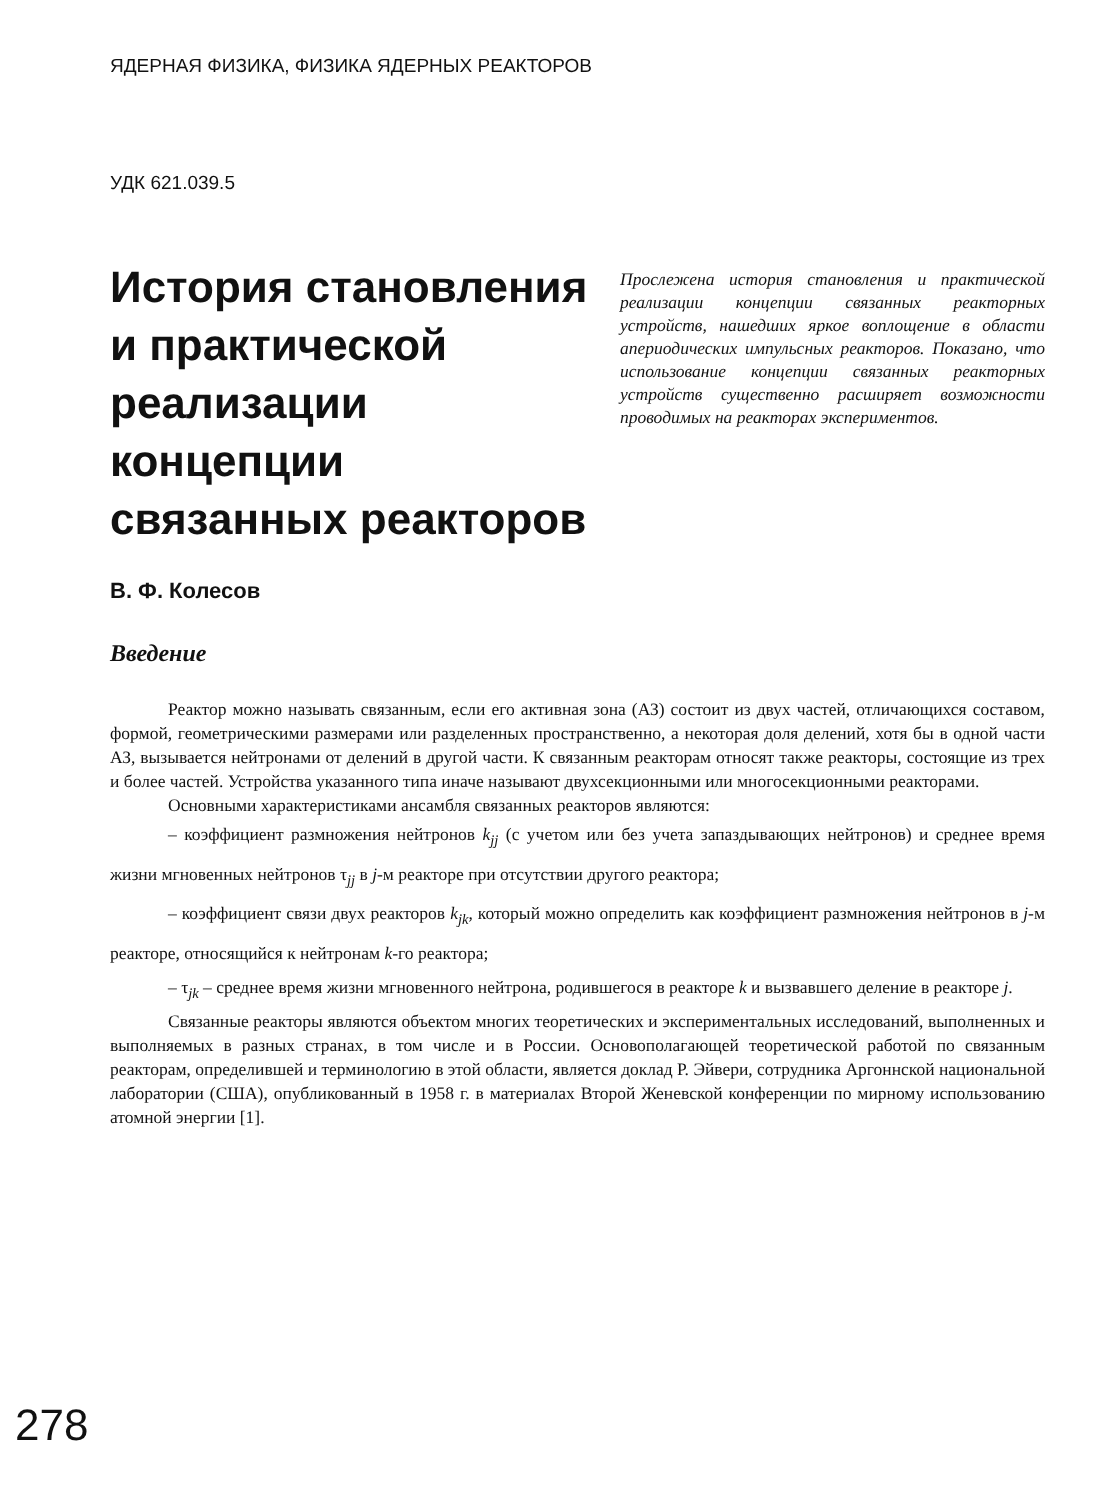ЯДЕРНАЯ ФИЗИКА, ФИЗИКА ЯДЕРНЫХ РЕАКТОРОВ
УДК 621.039.5
История становления и практической реализации концепции связанных реакторов
В. Ф. Колесов
Прослежена история становления и практической реализации концепции связанных реакторных устройств, нашедших яркое воплощение в области апериодических импульсных реакторов. Показано, что использование концепции связанных реакторных устройств существенно расширяет возможности проводимых на реакторах экспериментов.
Введение
Реактор можно называть связанным, если его активная зона (АЗ) состоит из двух частей, отличающихся составом, формой, геометрическими размерами или разделенных пространственно, а некоторая доля делений, хотя бы в одной части АЗ, вызывается нейтронами от делений в другой части. К связанным реакторам относят также реакторы, состоящие из трех и более частей. Устройства указанного типа иначе называют двухсекционными или многосекционными реакторами.
Основными характеристиками ансамбля связанных реакторов являются:
– коэффициент размножения нейтронов k<sub>jj</sub> (с учетом или без учета запаздывающих нейтронов) и среднее время жизни мгновенных нейтронов τ<sub>jj</sub> в j-м реакторе при отсутствии другого реактора;
– коэффициент связи двух реакторов k<sub>jk</sub>, который можно определить как коэффициент размножения нейтронов в j-м реакторе, относящийся к нейтронам k-го реактора;
– τ<sub>jk</sub> – среднее время жизни мгновенного нейтрона, родившегося в реакторе k и вызвавшего деление в реакторе j.
Связанные реакторы являются объектом многих теоретических и экспериментальных исследований, выполненных и выполняемых в разных странах, в том числе и в России. Основополагающей теоретической работой по связанным реакторам, определившей и терминологию в этой области, является доклад Р. Эйвери, сотрудника Аргоннской национальной лаборатории (США), опубликованный в 1958 г. в материалах Второй Женевской конференции по мирному использованию атомной энергии [1].
278